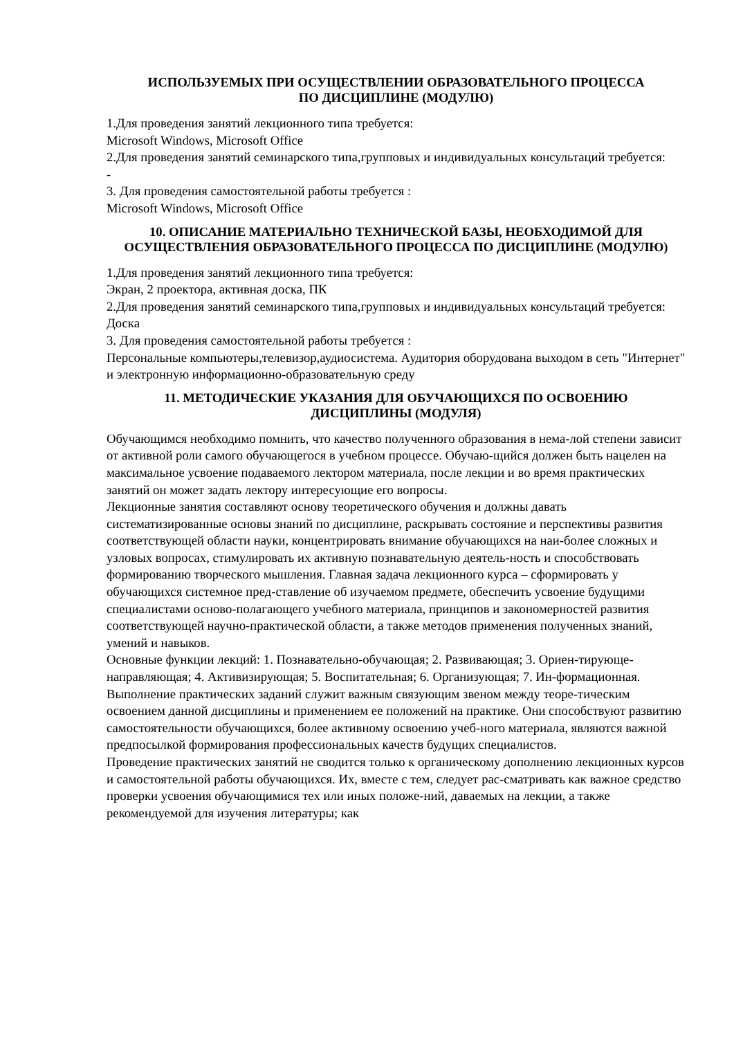ИСПОЛЬЗУЕМЫХ ПРИ ОСУЩЕСТВЛЕНИИ ОБРАЗОВАТЕЛЬНОГО ПРОЦЕССА
ПО ДИСЦИПЛИНЕ (МОДУЛЮ)
1.Для проведения занятий лекционного типа требуется:
Microsoft Windows, Microsoft Office
2.Для проведения занятий семинарского типа,групповых и индивидуальных консультаций требуется:
-
3. Для проведения самостоятельной работы требуется :
Microsoft Windows, Microsoft Office
10. ОПИСАНИЕ МАТЕРИАЛЬНО ТЕХНИЧЕСКОЙ БАЗЫ, НЕОБХОДИМОЙ ДЛЯ ОСУЩЕСТВЛЕНИЯ ОБРАЗОВАТЕЛЬНОГО ПРОЦЕССА ПО ДИСЦИПЛИНЕ (МОДУЛЮ)
1.Для проведения занятий лекционного типа требуется:
Экран, 2 проектора, активная доска, ПК
2.Для проведения занятий семинарского типа,групповых и индивидуальных консультаций требуется:
Доска
3. Для проведения самостоятельной работы требуется :
Персональные компьютеры,телевизор,аудиосистема. Аудитория оборудована выходом в сеть "Интернет" и электронную информационно-образовательную среду
11. МЕТОДИЧЕСКИЕ УКАЗАНИЯ ДЛЯ ОБУЧАЮЩИХСЯ ПО ОСВОЕНИЮ
ДИСЦИПЛИНЫ (МОДУЛЯ)
Обучающимся необходимо помнить, что качество полученного образования в нема-лой степени зависит от активной роли самого обучающегося в учебном процессе. Обучаю-щийся должен быть нацелен на максимальное усвоение подаваемого лектором материала, после лекции и во время практических занятий он может задать лектору интересующие его вопросы.
Лекционные занятия составляют основу теоретического обучения и должны давать систематизированные основы знаний по дисциплине, раскрывать состояние и перспективы развития соответствующей области науки, концентрировать внимание обучающихся на наи-более сложных и узловых вопросах, стимулировать их активную познавательную деятель-ность и способствовать формированию творческого мышления. Главная задача лекционного курса – сформировать у обучающихся системное пред-ставление об изучаемом предмете, обеспечить усвоение будущими специалистами осново-полагающего учебного материала, принципов и закономерностей развития соответствующей научно-практической области, а также методов применения полученных знаний, умений и навыков.
Основные функции лекций: 1. Познавательно-обучающая; 2. Развивающая; 3. Ориен-тирующе-направляющая; 4. Активизирующая; 5. Воспитательная; 6. Организующая; 7. Ин-формационная.
Выполнение практических заданий служит важным связующим звеном между теоре-тическим освоением данной дисциплины и применением ее положений на практике. Они способствуют развитию самостоятельности обучающихся, более активному освоению учеб-ного материала, являются важной предпосылкой формирования профессиональных качеств будущих специалистов.
Проведение практических занятий не сводится только к органическому дополнению лекционных курсов и самостоятельной работы обучающихся. Их, вместе с тем, следует рас-сматривать как важное средство проверки усвоения обучающимися тех или иных положе-ний, даваемых на лекции, а также рекомендуемой для изучения литературы; как